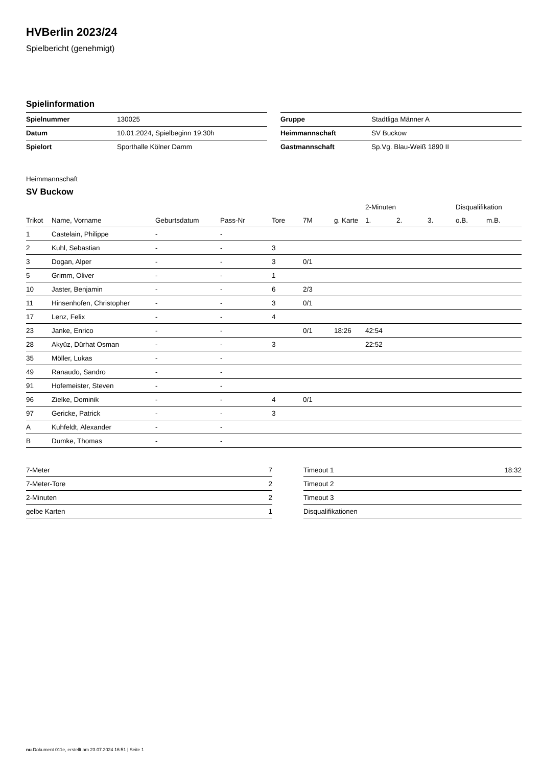HVBerlin 2023/24
Spielbericht (genehmigt)
Spielinformation
| Spielnummer | 130025 |
| Datum | 10.01.2024, Spielbeginn 19:30h |
| Spielort | Sporthalle Kölner Damm |
| Gruppe | Stadtliga Männer A |
| Heimmannschaft | SV Buckow |
| Gastmannschaft | Sp.Vg. Blau-Weiß 1890 II |
Heimmannschaft
SV Buckow
| | | | | | | | 2-Minuten | | | Disqualifikation | |
| --- | --- | --- | --- | --- | --- | --- | --- | --- | --- | --- | --- |
| Trikot | Name, Vorname | Geburtsdatum | Pass-Nr | Tore | 7M | g. Karte | 1. | 2. | 3. | o.B. | m.B. |
| 1 | Castelain, Philippe | - | - | | | | | | | | |
| 2 | Kuhl, Sebastian | - | - | 3 | | | | | | | |
| 3 | Dogan, Alper | - | - | 3 | 0/1 | | | | | | |
| 5 | Grimm, Oliver | - | - | 1 | | | | | | | |
| 10 | Jaster, Benjamin | - | - | 6 | 2/3 | | | | | | |
| 11 | Hinsenhofen, Christopher | - | - | 3 | 0/1 | | | | | | |
| 17 | Lenz, Felix | - | - | 4 | | | | | | | |
| 23 | Janke, Enrico | - | - | | 0/1 | 18:26 | 42:54 | | | | |
| 28 | Akyüz, Dürhat Osman | - | - | 3 | | | 22:52 | | | | |
| 35 | Möller, Lukas | - | - | | | | | | | | |
| 49 | Ranaudo, Sandro | - | - | | | | | | | | |
| 91 | Hofemeister, Steven | - | - | | | | | | | | |
| 96 | Zielke, Dominik | - | - | 4 | 0/1 | | | | | | |
| 97 | Gericke, Patrick | - | - | 3 | | | | | | | |
| A | Kuhfeldt, Alexander | - | - | | | | | | | | |
| B | Dumke, Thomas | - | - | | | | | | | | |
| 7-Meter | 7 |
| 7-Meter-Tore | 2 |
| 2-Minuten | 2 |
| gelbe Karten | 1 |
| Timeout 1 | 18:32 |
| Timeout 2 | |
| Timeout 3 | |
| Disqualifikationen | |
nu.Dokument 011e, erstellt am 23.07.2024 16:51 | Seite 1